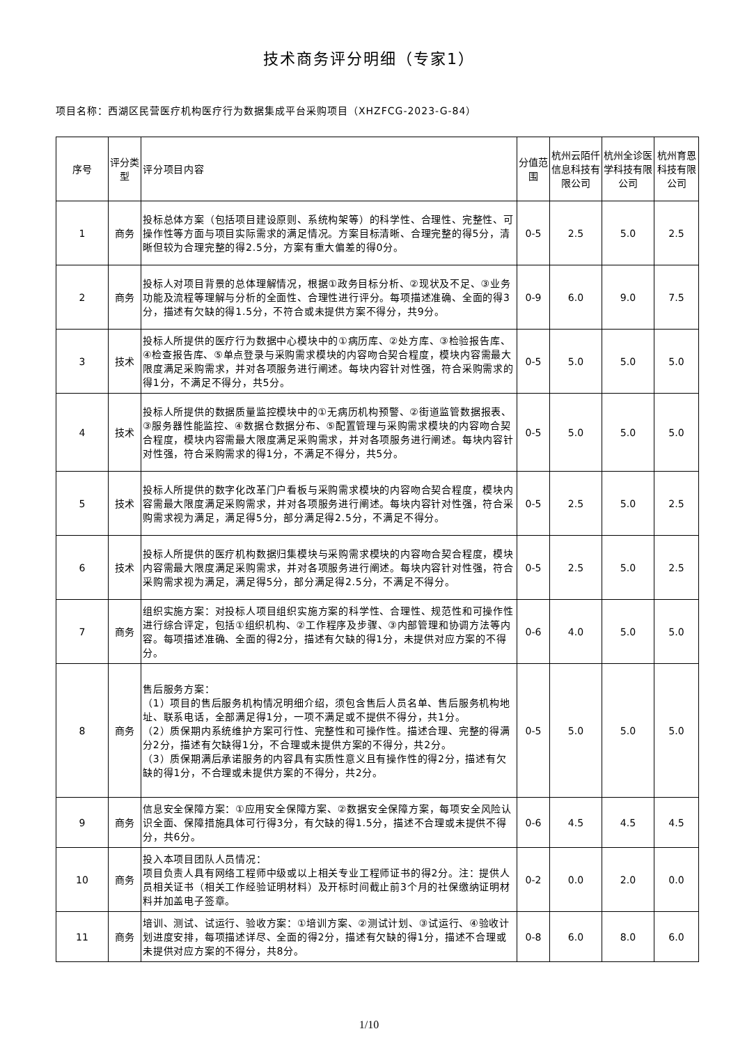技术商务评分明细（专家1）
项目名称：西湖区民营医疗机构医疗行为数据集成平台采购项目（XHZFCG-2023-G-84）
| 序号 | 评分类型 | 评分项目内容 | 分值范围 | 杭州云陌仟信息科技有限公司 | 杭州全诊医学科技有限公司 | 杭州育恩科技有限公司 |
| --- | --- | --- | --- | --- | --- | --- |
| 1 | 商务 | 投标总体方案（包括项目建设原则、系统构架等）的科学性、合理性、完整性、可操作性等方面与项目实际需求的满足情况。方案目标清晰、合理完整的得5分，清晰但较为合理完整的得2.5分，方案有重大偏差的得0分。 | 0-5 | 2.5 | 5.0 | 2.5 |
| 2 | 商务 | 投标人对项目背景的总体理解情况，根据①政务目标分析、②现状及不足、③业务功能及流程等理解与分析的全面性、合理性进行评分。每项描述准确、全面的得3分，描述有欠缺的得1.5分，不符合或未提供方案不得分，共9分。 | 0-9 | 6.0 | 9.0 | 7.5 |
| 3 | 技术 | 投标人所提供的医疗行为数据中心模块中的①病历库、②处方库、③检验报告库、④检查报告库、⑤单点登录与采购需求模块的内容吻合契合程度，模块内容需最大限度满足采购需求，并对各项服务进行阐述。每块内容针对性强，符合采购需求的得1分，不满足不得分，共5分。 | 0-5 | 5.0 | 5.0 | 5.0 |
| 4 | 技术 | 投标人所提供的数据质量监控模块中的①无病历机构预警、②街道监管数据报表、③服务器性能监控、④数据仓数据分布、⑤配置管理与采购需求模块的内容吻合契合程度，模块内容需最大限度满足采购需求，并对各项服务进行阐述。每块内容针对性强，符合采购需求的得1分，不满足不得分，共5分。 | 0-5 | 5.0 | 5.0 | 5.0 |
| 5 | 技术 | 投标人所提供的数字化改革门户看板与采购需求模块的内容吻合契合程度，模块内容需最大限度满足采购需求，并对各项服务进行阐述。每块内容针对性强，符合采购需求视为满足，满足得5分，部分满足得2.5分，不满足不得分。 | 0-5 | 2.5 | 5.0 | 2.5 |
| 6 | 技术 | 投标人所提供的医疗机构数据归集模块与采购需求模块的内容吻合契合程度，模块内容需最大限度满足采购需求，并对各项服务进行阐述。每块内容针对性强，符合采购需求视为满足，满足得5分，部分满足得2.5分，不满足不得分。 | 0-5 | 2.5 | 5.0 | 2.5 |
| 7 | 商务 | 组织实施方案：对投标人项目组织实施方案的科学性、合理性、规范性和可操作性进行综合评定，包括①组织机构、②工作程序及步骤、③内部管理和协调方法等内容。每项描述准确、全面的得2分，描述有欠缺的得1分，未提供对应方案的不得分。 | 0-6 | 4.0 | 5.0 | 5.0 |
| 8 | 商务 | 售后服务方案： （1）项目的售后服务机构情况明细介绍，须包含售后人员名单、售后服务机构地址、联系电话，全部满足得1分，一项不满足或不提供不得分，共1分。 （2）质保期内系统维护方案可行性、完整性和可操作性。描述合理、完整的得满分2分，描述有欠缺得1分，不合理或未提供方案的不得分，共2分。 （3）质保期满后承诺服务的内容具有实质性意义且有操作性的得2分，描述有欠缺的得1分，不合理或未提供方案的不得分，共2分。 | 0-5 | 5.0 | 5.0 | 5.0 |
| 9 | 商务 | 信息安全保障方案：①应用安全保障方案、②数据安全保障方案，每项安全风险认识全面、保障措施具体可行得3分，有欠缺的得1.5分，描述不合理或未提供不得分，共6分。 | 0-6 | 4.5 | 4.5 | 4.5 |
| 10 | 商务 | 投入本项目团队人员情况： 项目负责人具有网络工程师中级或以上相关专业工程师证书的得2分。注：提供人员相关证书（相关工作经验证明材料）及开标时间截止前3个月的社保缴纳证明材料并加盖电子签章。 | 0-2 | 0.0 | 2.0 | 0.0 |
| 11 | 商务 | 培训、测试、试运行、验收方案：①培训方案、②测试计划、③试运行、④验收计划进度安排，每项描述详尽、全面的得2分，描述有欠缺的得1分，描述不合理或未提供对应方案的不得分，共8分。 | 0-8 | 6.0 | 8.0 | 6.0 |
1/10